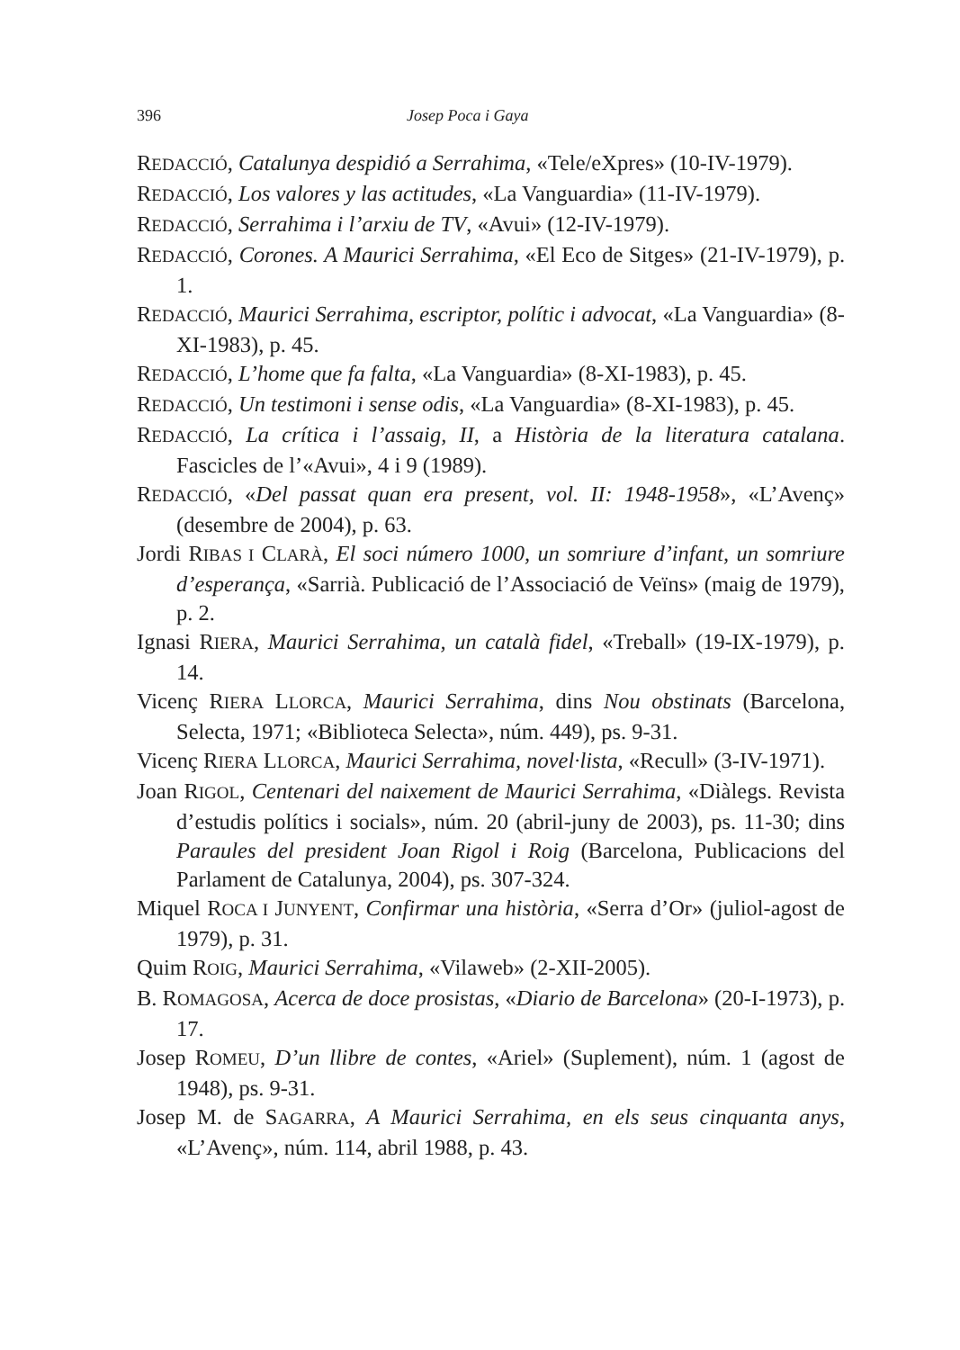396 Josep Poca i Gaya
REDACCIÓ, Catalunya despidió a Serrahima, «Tele/eXpres» (10-IV-1979).
REDACCIÓ, Los valores y las actitudes, «La Vanguardia» (11-IV-1979).
REDACCIÓ, Serrahima i l’arxiu de TV, «Avui» (12-IV-1979).
REDACCIÓ, Corones. A Maurici Serrahima, «El Eco de Sitges» (21-IV-1979), p. 1.
REDACCIÓ, Maurici Serrahima, escriptor, polític i advocat, «La Vanguardia» (8-XI-1983), p. 45.
REDACCIÓ, L’home que fa falta, «La Vanguardia» (8-XI-1983), p. 45.
REDACCIÓ, Un testimoni i sense odis, «La Vanguardia» (8-XI-1983), p. 45.
REDACCIÓ, La crítica i l’assaig, II, a Història de la literatura catalana. Fascicles de l’«Avui», 4 i 9 (1989).
REDACCIÓ, «Del passat quan era present, vol. II: 1948-1958», «L’Avenç» (desembre de 2004), p. 63.
Jordi RIBAS I CLARÀ, El soci número 1000, un somriure d’infant, un somriure d’esperança, «Sarrià. Publicació de l’Associació de Veïns» (maig de 1979), p. 2.
Ignasi RIERA, Maurici Serrahima, un català fidel, «Treball» (19-IX-1979), p. 14.
Vicenç RIERA LLORCA, Maurici Serrahima, dins Nou obstinats (Barcelona, Selecta, 1971; «Biblioteca Selecta», núm. 449), ps. 9-31.
Vicenç RIERA LLORCA, Maurici Serrahima, novel·lista, «Recull» (3-IV-1971).
Joan RIGOL, Centenari del naixement de Maurici Serrahima, «Diàlegs. Revista d’estudis polítics i socials», núm. 20 (abril-juny de 2003), ps. 11-30; dins Paraules del president Joan Rigol i Roig (Barcelona, Publicacions del Parlament de Catalunya, 2004), ps. 307-324.
Miquel ROCA I JUNYENT, Confirmar una història, «Serra d’Or» (juliol-agost de 1979), p. 31.
Quim ROIG, Maurici Serrahima, «Vilaweb» (2-XII-2005).
B. ROMAGOSA, Acerca de doce prosistas, «Diario de Barcelona» (20-I-1973), p. 17.
Josep ROMEU, D’un llibre de contes, «Ariel» (Suplement), núm. 1 (agost de 1948), ps. 9-31.
Josep M. de SAGARRA, A Maurici Serrahima, en els seus cinquanta anys, «L’Avenç», núm. 114, abril 1988, p. 43.